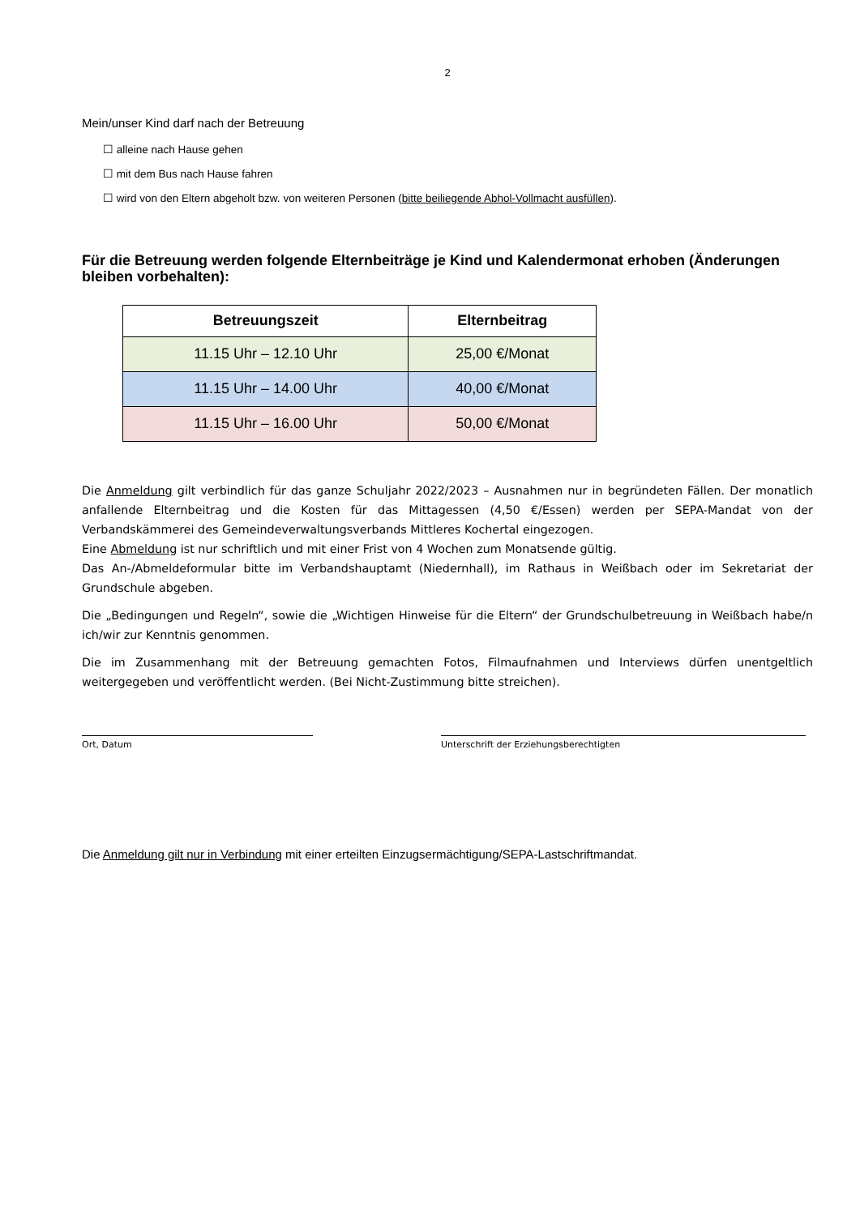2
Mein/unser Kind darf nach der Betreuung
☐ alleine nach Hause gehen
☐ mit dem Bus nach Hause fahren
☐ wird von den Eltern abgeholt bzw. von weiteren Personen (bitte beiliegende Abhol-Vollmacht ausfüllen).
Für die Betreuung werden folgende Elternbeiträge je Kind und Kalendermonat erhoben (Änderungen bleiben vorbehalten):
| Betreuungszeit | Elternbeitrag |
| --- | --- |
| 11.15 Uhr – 12.10 Uhr | 25,00 €/Monat |
| 11.15 Uhr – 14.00 Uhr | 40,00 €/Monat |
| 11.15 Uhr – 16.00 Uhr | 50,00 €/Monat |
Die Anmeldung gilt verbindlich für das ganze Schuljahr 2022/2023 – Ausnahmen nur in begründeten Fällen. Der monatlich anfallende Elternbeitrag und die Kosten für das Mittagessen (4,50 €/Essen) werden per SEPA-Mandat von der Verbandskämmerei des Gemeindeverwaltungsverbands Mittleres Kochertal eingezogen.
Eine Abmeldung ist nur schriftlich und mit einer Frist von 4 Wochen zum Monatsende gültig.
Das An-/Abmeldeformular bitte im Verbandshauptamt (Niedernhall), im Rathaus in Weißbach oder im Sekretariat der Grundschule abgeben.
Die „Bedingungen und Regeln“, sowie die „Wichtigen Hinweise für die Eltern“ der Grundschulbetreuung in Weißbach habe/n ich/wir zur Kenntnis genommen.
Die im Zusammenhang mit der Betreuung gemachten Fotos, Filmaufnahmen und Interviews dürfen unentgeltlich weitergegeben und veröffentlicht werden. (Bei Nicht-Zustimmung bitte streichen).
Ort, Datum Unterschrift der Erziehungsberechtigten
Die Anmeldung gilt nur in Verbindung mit einer erteilten Einzugsermächtigung/SEPA-Lastschriftmandat.